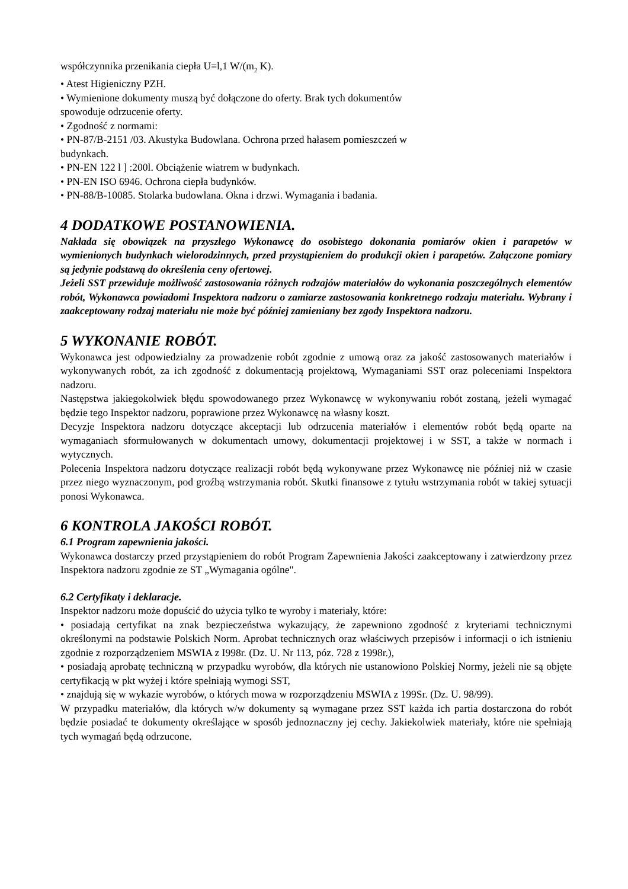współczynnika przenikania ciepła U=l,1 W/(m<sub>2</sub> K).
• Atest Higieniczny PZH.
• Wymienione dokumenty muszą być dołączone do oferty. Brak tych dokumentów
spowoduje odrzucenie oferty.
• Zgodność z normami:
• PN-87/B-2151 /03. Akustyka Budowlana. Ochrona przed hałasem pomieszczeń w
budynkach.
• PN-EN 122 l ] :200l. Obciążenie wiatrem w budynkach.
• PN-EN ISO 6946. Ochrona ciepła budynków.
• PN-88/B-10085. Stolarka budowlana. Okna i drzwi. Wymagania i badania.
4 DODATKOWE POSTANOWIENIA.
Nakłada się obowiązek na przyszłego Wykonawcę do osobistego dokonania pomiarów okien i parapetów w wymienionych budynkach wielorodzinnych, przed przystąpieniem do produkcji okien i parapetów. Załączone pomiary są jedynie podstawą do określenia ceny ofertowej.
Jeżeli SST przewiduje możliwość zastosowania różnych rodzajów materiałów do wykonania poszczególnych elementów robót, Wykonawca powiadomi Inspektora nadzoru o zamiarze zastosowania konkretnego rodzaju materiału. Wybrany i zaakceptowany rodzaj materiału nie może być później zamieniany bez zgody Inspektora nadzoru.
5 WYKONANIE ROBÓT.
Wykonawca jest odpowiedzialny za prowadzenie robót zgodnie z umową oraz za jakość zastosowanych materiałów i wykonywanych robót, za ich zgodność z dokumentacją projektową, Wymaganiami SST oraz poleceniami Inspektora nadzoru.
Następstwa jakiegokolwiek błędu spowodowanego przez Wykonawcę w wykonywaniu robót zostaną, jeżeli wymagać będzie tego Inspektor nadzoru, poprawione przez Wykonawcę na własny koszt.
Decyzje Inspektora nadzoru dotyczące akceptacji lub odrzucenia materiałów i elementów robót będą oparte na wymaganiach sformułowanych w dokumentach umowy, dokumentacji projektowej i w SST, a także w normach i wytycznych.
Polecenia Inspektora nadzoru dotyczące realizacji robót będą wykonywane przez Wykonawcę nie później niż w czasie przez niego wyznaczonym, pod groźbą wstrzymania robót. Skutki finansowe z tytułu wstrzymania robót w takiej sytuacji ponosi Wykonawca.
6 KONTROLA JAKOŚCI ROBÓT.
6.1 Program zapewnienia jakości.
Wykonawca dostarczy przed przystąpieniem do robót Program Zapewnienia Jakości zaakceptowany i zatwierdzony przez Inspektora nadzoru zgodnie ze ST „Wymagania ogólne".
6.2 Certyfikaty i deklaracje.
Inspektor nadzoru może dopuścić do użycia tylko te wyroby i materiały, które:
• posiadają certyfikat na znak bezpieczeństwa wykazujący, że zapewniono zgodność z kryteriami technicznymi określonymi na podstawie Polskich Norm. Aprobat technicznych oraz właściwych przepisów i informacji o ich istnieniu zgodnie z rozporządzeniem MSWIA z I998r. (Dz. U. Nr 113, póz. 728 z 1998r.),
• posiadają aprobatę techniczną w przypadku wyrobów, dla których nie ustanowiono Polskiej Normy, jeżeli nie są objęte certyfikacją w pkt wyżej i które spełniają wymogi SST,
• znajdują się w wykazie wyrobów, o których mowa w rozporządzeniu MSWIA z 199Sr. (Dz. U. 98/99).
W przypadku materiałów, dla których w/w dokumenty są wymagane przez SST każda ich partia dostarczona do robót będzie posiadać te dokumenty określające w sposób jednoznaczny jej cechy. Jakiekolwiek materiały, które nie spełniają tych wymagań będą odrzucone.